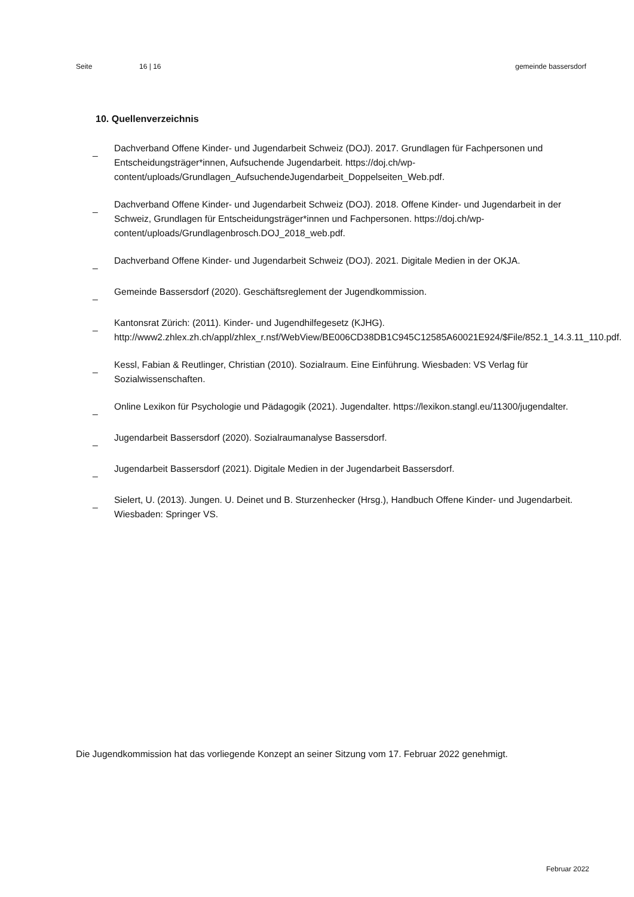Seite 16 | 16 gemeinde bassersdorf
10. Quellenverzeichnis
_ Dachverband Offene Kinder- und Jugendarbeit Schweiz (DOJ). 2017. Grundlagen für Fachpersonen und Entscheidungsträger*innen, Aufsuchende Jugendarbeit. https://doj.ch/wp-content/uploads/Grundlagen_AufsuchendeJugendarbeit_Doppelseiten_Web.pdf.
_ Dachverband Offene Kinder- und Jugendarbeit Schweiz (DOJ). 2018. Offene Kinder- und Jugendarbeit in der Schweiz, Grundlagen für Entscheidungsträger*innen und Fachpersonen. https://doj.ch/wp-content/uploads/Grundlagenbrosch.DOJ_2018_web.pdf.
_ Dachverband Offene Kinder- und Jugendarbeit Schweiz (DOJ). 2021. Digitale Medien in der OKJA.
_ Gemeinde Bassersdorf (2020). Geschäftsreglement der Jugendkommission.
_ Kantonsrat Zürich: (2011). Kinder- und Jugendhilfegesetz (KJHG). http://www2.zhlex.zh.ch/appl/zhlex_r.nsf/WebView/BE006CD38DB1C945C12585A60021E924/$File/852.1_14.3.11_110.pdf.
_ Kessl, Fabian & Reutlinger, Christian (2010). Sozialraum. Eine Einführung. Wiesbaden: VS Verlag für Sozialwissenschaften.
_ Online Lexikon für Psychologie und Pädagogik (2021). Jugendalter. https://lexikon.stangl.eu/11300/jugendalter.
_ Jugendarbeit Bassersdorf (2020). Sozialraumanalyse Bassersdorf.
_ Jugendarbeit Bassersdorf (2021). Digitale Medien in der Jugendarbeit Bassersdorf.
_ Sielert, U. (2013). Jungen. U. Deinet und B. Sturzenhecker (Hrsg.), Handbuch Offene Kinder- und Jugendarbeit. Wiesbaden: Springer VS.
Die Jugendkommission hat das vorliegende Konzept an seiner Sitzung vom 17. Februar 2022 genehmigt.
Februar 2022